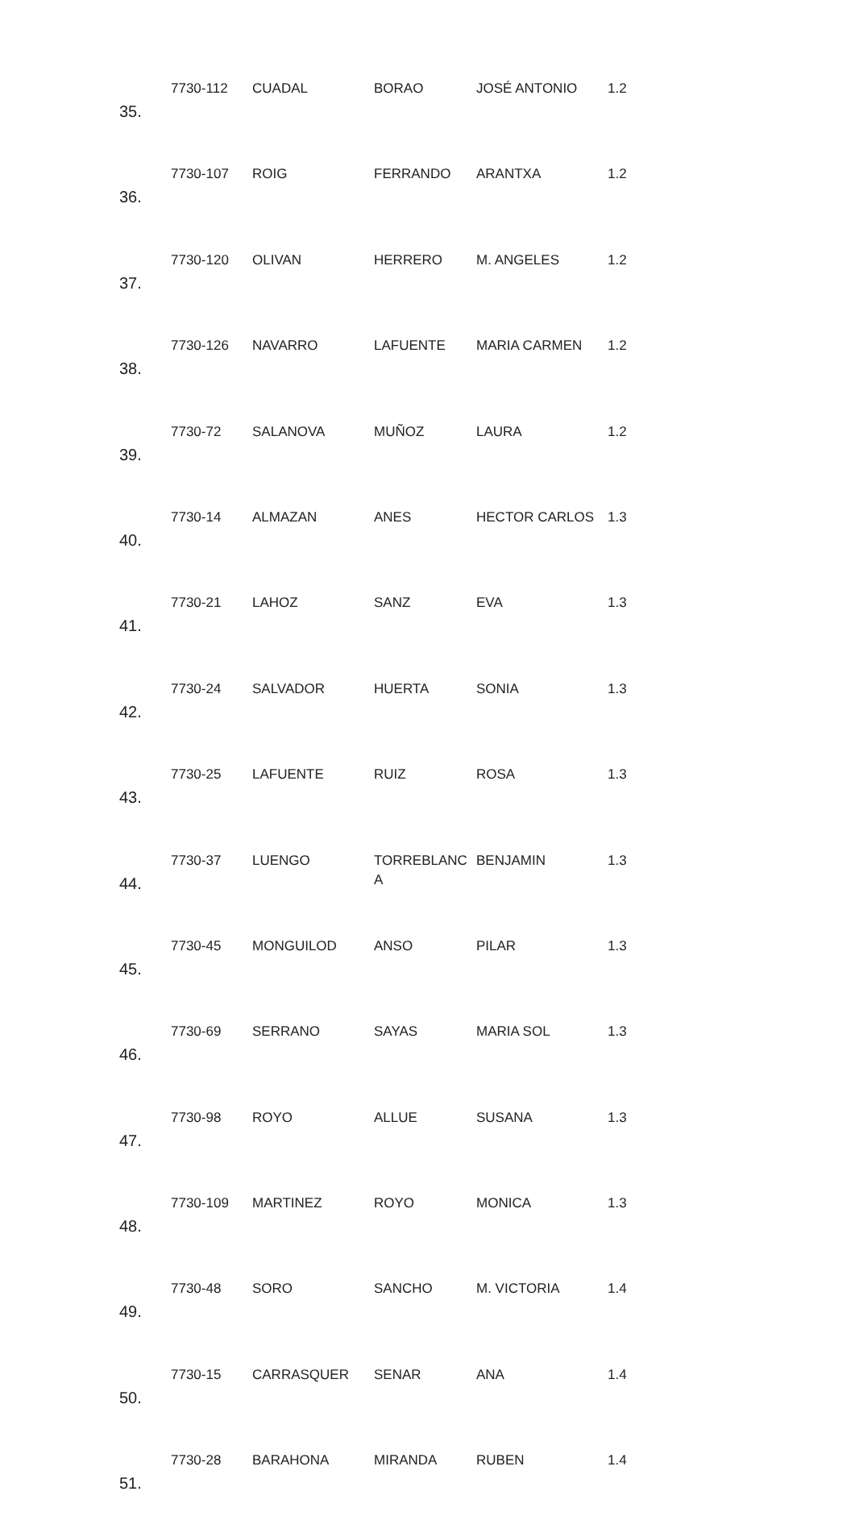| 35. | 7730-112 | CUADAL | BORAO | JOSÉ ANTONIO | 1.2 |
| 36. | 7730-107 | ROIG | FERRANDO | ARANTXA | 1.2 |
| 37. | 7730-120 | OLIVAN | HERRERO | M. ANGELES | 1.2 |
| 38. | 7730-126 | NAVARRO | LAFUENTE | MARIA CARMEN | 1.2 |
| 39. | 7730-72 | SALANOVA | MUÑOZ | LAURA | 1.2 |
| 40. | 7730-14 | ALMAZAN | ANES | HECTOR CARLOS | 1.3 |
| 41. | 7730-21 | LAHOZ | SANZ | EVA | 1.3 |
| 42. | 7730-24 | SALVADOR | HUERTA | SONIA | 1.3 |
| 43. | 7730-25 | LAFUENTE | RUIZ | ROSA | 1.3 |
| 44. | 7730-37 | LUENGO | TORREBLANC A | BENJAMIN | 1.3 |
| 45. | 7730-45 | MONGUILOD | ANSO | PILAR | 1.3 |
| 46. | 7730-69 | SERRANO | SAYAS | MARIA SOL | 1.3 |
| 47. | 7730-98 | ROYO | ALLUE | SUSANA | 1.3 |
| 48. | 7730-109 | MARTINEZ | ROYO | MONICA | 1.3 |
| 49. | 7730-48 | SORO | SANCHO | M. VICTORIA | 1.4 |
| 50. | 7730-15 | CARRASQUER | SENAR | ANA | 1.4 |
| 51. | 7730-28 | BARAHONA | MIRANDA | RUBEN | 1.4 |